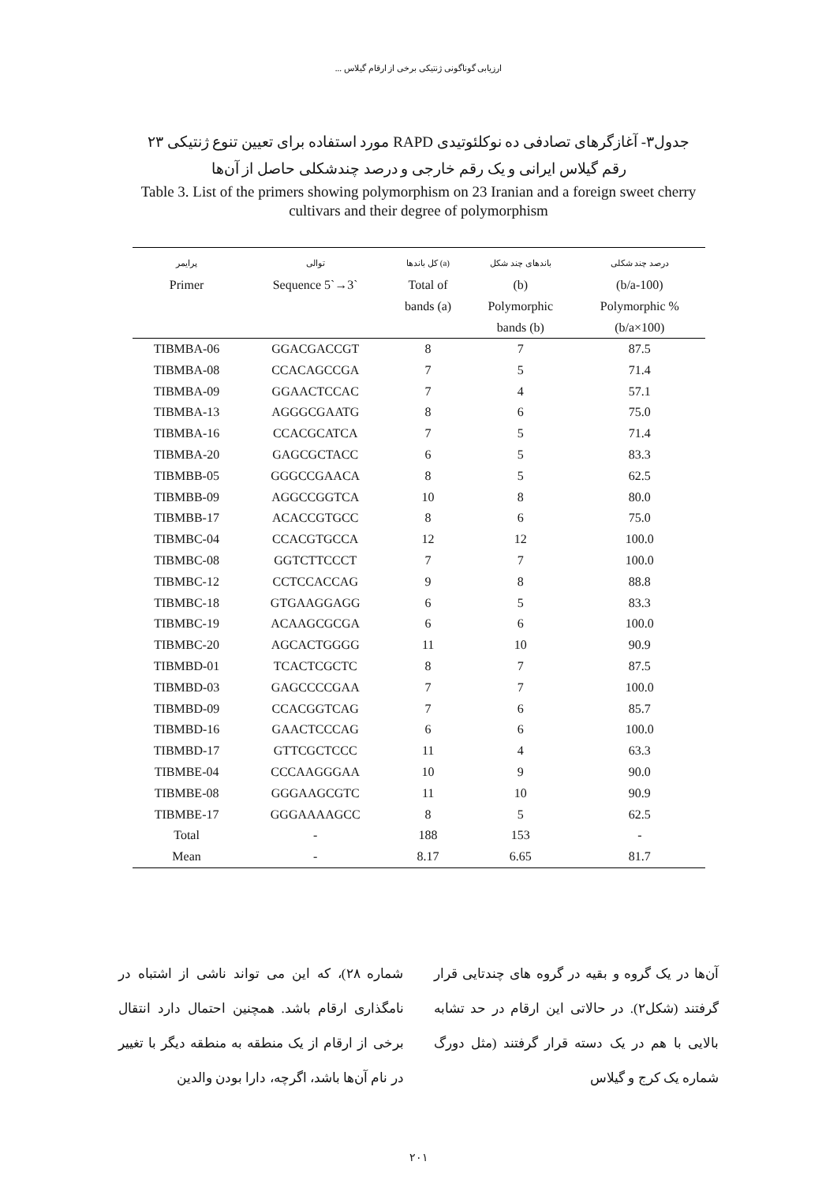ارزیابی گوناگونی ژنتیکی برخی از ارقام گیلاس ...
جدول۳- آغازگرهای تصادفی ده نوکلئوتیدی RAPD مورد استفاده برای تعیین تنوع ژنتیکی ۲۳ رقم گیلاس ایرانی و یک رقم خارجی و درصد چندشکلی حاصل از آن‌ها
Table 3. List of the primers showing polymorphism on 23 Iranian and a foreign sweet cherry cultivars and their degree of polymorphism
| پرایمر Primer | توالی Sequence 5`→3` | کل باندها (a) Total of bands (a) | باندهای چند شکل (b) Polymorphic bands (b) | درصد چند شکلی (b/a-100) Polymorphic % (b/a×100) |
| --- | --- | --- | --- | --- |
| TIBMBA-06 | GGACGACCGT | 8 | 7 | 87.5 |
| TIBMBA-08 | CCACAGCCGA | 7 | 5 | 71.4 |
| TIBMBA-09 | GGAACTCCAC | 7 | 4 | 57.1 |
| TIBMBA-13 | AGGGCGAATG | 8 | 6 | 75.0 |
| TIBMBA-16 | CCACGCATCA | 7 | 5 | 71.4 |
| TIBMBA-20 | GAGCGCTACC | 6 | 5 | 83.3 |
| TIBMBB-05 | GGGCCGAACA | 8 | 5 | 62.5 |
| TIBMBB-09 | AGGCCGGTCA | 10 | 8 | 80.0 |
| TIBMBB-17 | ACACCGTGCC | 8 | 6 | 75.0 |
| TIBMBC-04 | CCACGTGCCA | 12 | 12 | 100.0 |
| TIBMBC-08 | GGTCTTCCCT | 7 | 7 | 100.0 |
| TIBMBC-12 | CCTCCACCAG | 9 | 8 | 88.8 |
| TIBMBC-18 | GTGAAGGAGG | 6 | 5 | 83.3 |
| TIBMBC-19 | ACAAGCGCGA | 6 | 6 | 100.0 |
| TIBMBC-20 | AGCACTGGGG | 11 | 10 | 90.9 |
| TIBMBD-01 | TCACTCGCTC | 8 | 7 | 87.5 |
| TIBMBD-03 | GAGCCCCGAA | 7 | 7 | 100.0 |
| TIBMBD-09 | CCACGGTCAG | 7 | 6 | 85.7 |
| TIBMBD-16 | GAACTCCCAG | 6 | 6 | 100.0 |
| TIBMBD-17 | GTTCGCTCCC | 11 | 4 | 63.3 |
| TIBMBE-04 | CCCAAGGGAA | 10 | 9 | 90.0 |
| TIBMBE-08 | GGGAAGCGTC | 11 | 10 | 90.9 |
| TIBMBE-17 | GGGAAAAGCC | 8 | 5 | 62.5 |
| Total | - | 188 | 153 | - |
| Mean | - | 8.17 | 6.65 | 81.7 |
آن‌ها در یک گروه و بقیه در گروه های چندتایی قرار گرفتند (شکل۲). در حالاتی این ارقام در حد تشابه بالایی با هم در یک دسته قرار گرفتند (مثل دورگ شماره یک کرج و گیلاس
شماره ۲۸)، که این می تواند ناشی از اشتباه در نامگذاری ارقام باشد. همچنین احتمال دارد انتقال برخی از ارقام از یک منطقه به منطقه دیگر با تغییر در نام آن‌ها باشد، اگرچه، دارا بودن والدین
۲۰۱